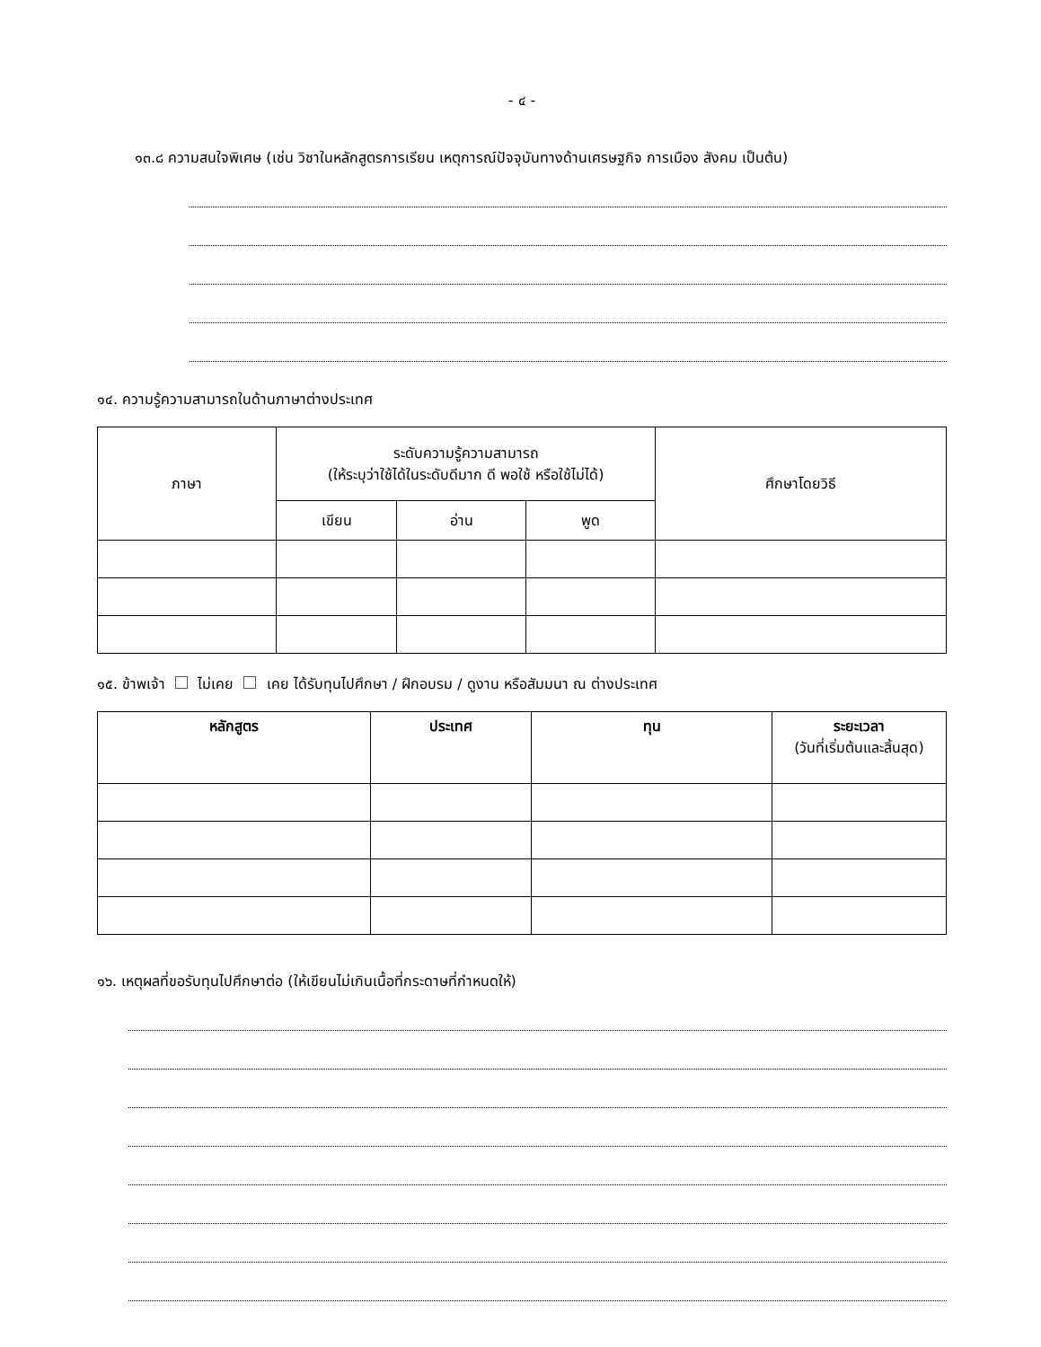- ๔ -
๑๓.๘ ความสนใจพิเศษ (เช่น วิชาในหลักสูตรการเรียน เหตุการณ์ปัจจุบันทางด้านเศรษฐกิจ การเมือง สังคม เป็นต้น)
๑๔. ความรู้ความสามารถในด้านภาษาต่างประเทศ
| ภาษา | ระดับความรู้ความสามารถ (ให้ระบุว่าใช้ได้ในระดับดีมาก ดี พอใช้ หรือใช้ไม่ได้) | | | ศึกษาโดยวิธี |
| | เขียน | อ่าน | พูด | |
๑๕. ข้าพเจ้า ไม่เคย เคย ได้รับทุนไปศึกษา / ฝึกอบรม / ดูงาน หรือสัมมนา ณ ต่างประเทศ
| หลักสูตร | ประเทศ | ทุน | ระยะเวลา (วันที่เริ่มต้นและสิ้นสุด) |
| --- | --- | --- | --- |
๑๖. เหตุผลที่ขอรับทุนไปศึกษาต่อ (ให้เขียนไม่เกินเนื้อที่กระดาษที่กำหนดให้)